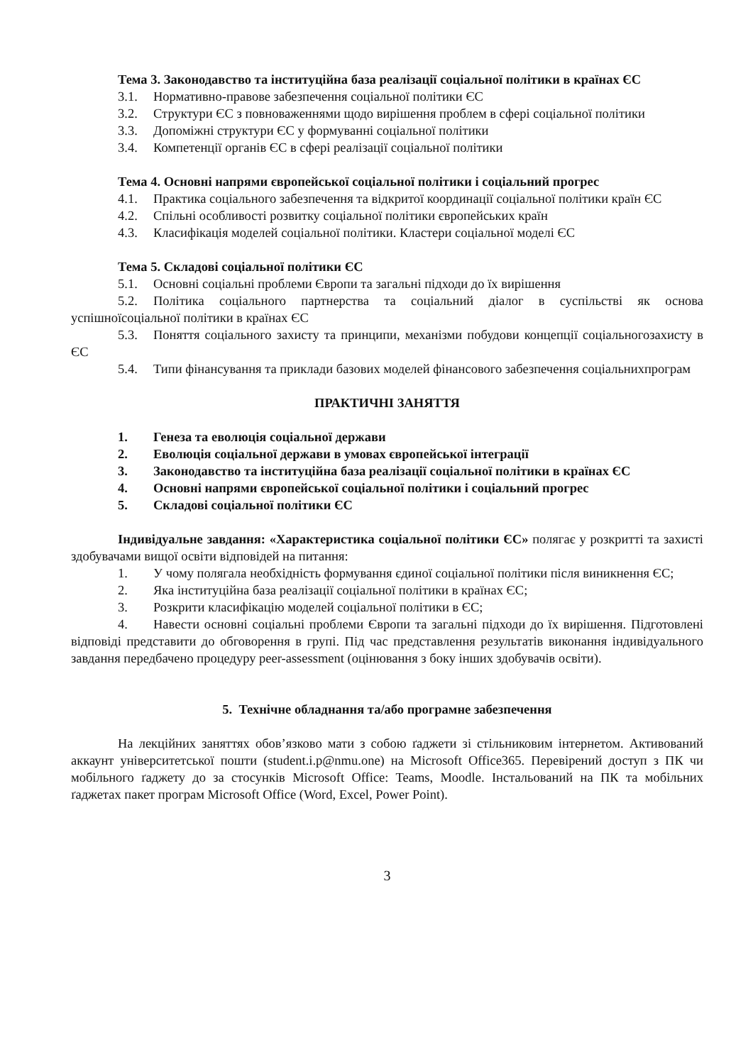Тема 3. Законодавство та інституційна база реалізації соціальної політики в країнах ЄС
3.1. Нормативно-правове забезпечення соціальної політики ЄС
3.2. Структури ЄС з повноваженнями щодо вирішення проблем в сфері соціальної політики
3.3. Допоміжні структури ЄС у формуванні соціальної політики
3.4. Компетенції органів ЄС в сфері реалізації соціальної політики
Тема 4. Основні напрями європейської соціальної політики і соціальний прогрес
4.1. Практика соціального забезпечення та відкритої координації соціальної політики країн ЄС
4.2. Спільні особливості розвитку соціальної політики європейських країн
4.3. Класифікація моделей соціальної політики. Кластери соціальної моделі ЄС
Тема 5. Складові соціальної політики ЄС
5.1. Основні соціальні проблеми Європи та загальні підходи до їх вирішення
5.2. Політика соціального партнерства та соціальний діалог в суспільстві як основа успішноїсоціальної політики в країнах ЄС
5.3. Поняття соціального захисту та принципи, механізми побудови концепції соціальногозахисту в ЄС
5.4. Типи фінансування та приклади базових моделей фінансового забезпечення соціальнихпрограм
ПРАКТИЧНІ ЗАНЯТТЯ
1. Генеза та еволюція соціальної держави
2. Еволюція соціальної держави в умовах європейської інтеграції
3. Законодавство та інституційна база реалізації соціальної політики в країнах ЄС
4. Основні напрями європейської соціальної політики і соціальний прогрес
5. Складові соціальної політики ЄС
Індивідуальне завдання: «Характеристика соціальної політики ЄС» полягає у розкритті та захисті здобувачами вищої освіти відповідей на питання:
1. У чому полягала необхідність формування єдиної соціальної політики після виникнення ЄС;
2. Яка інституційна база реалізації соціальної політики в країнах ЄС;
3. Розкрити класифікацію моделей соціальної політики в ЄС;
4. Навести основні соціальні проблеми Європи та загальні підходи до їх вирішення. Підготовлені відповіді представити до обговорення в групі. Під час представлення результатів виконання індивідуального завдання передбачено процедуру peer-assessment (оцінювання з боку інших здобувачів освіти).
5. Технічне обладнання та/або програмне забезпечення
На лекційних заняттях обов’язково мати з собою ґаджети зі стільниковим інтернетом. Активований аккаунт університетської пошти (student.i.p@nmu.one) на Microsoft Office365. Перевірений доступ з ПК чи мобільного ґаджету до за стосунків Microsoft Office: Teams, Moodle. Інстальований на ПК та мобільних ґаджетах пакет програм Microsoft Office (Word, Excel, Power Point).
3